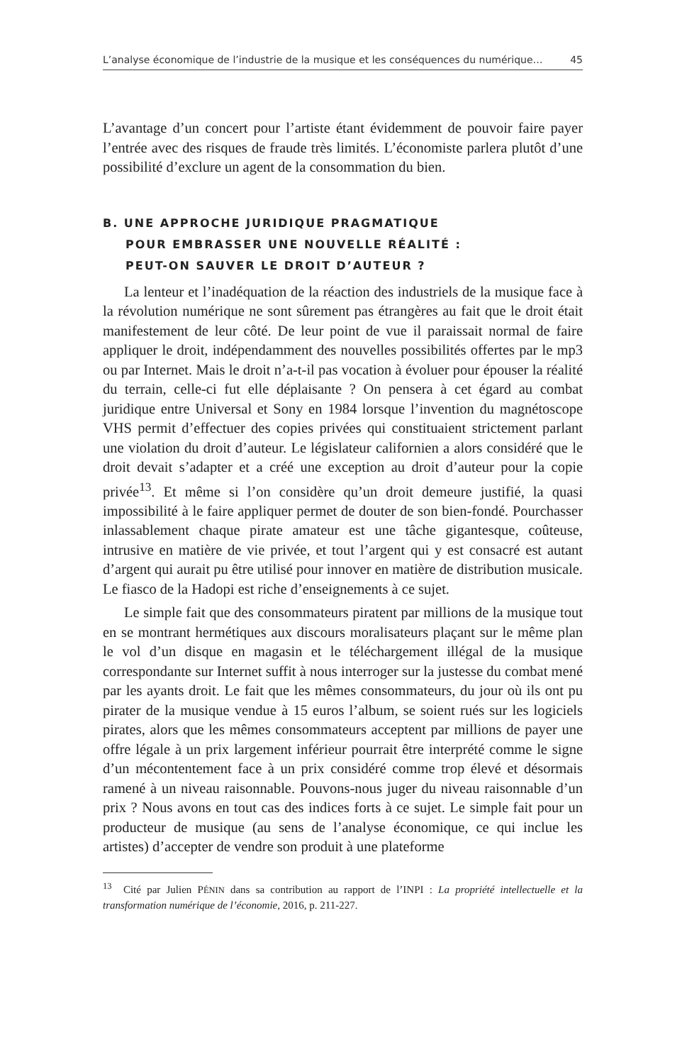L’analyse économique de l’industrie de la musique et les conséquences du numérique… 45
L’avantage d’un concert pour l’artiste étant évidemment de pouvoir faire payer l’entrée avec des risques de fraude très limités. L’économiste parlera plutôt d’une possibilité d’exclure un agent de la consommation du bien.
B. UNE APPROCHE JURIDIQUE PRAGMATIQUE
POUR EMBRASSER UNE NOUVELLE RÉALITÉ :
PEUT-ON SAUVER LE DROIT D’AUTEUR ?
La lenteur et l’inadéquation de la réaction des industriels de la musique face à la révolution numérique ne sont sûrement pas étrangères au fait que le droit était manifestement de leur côté. De leur point de vue il paraissait normal de faire appliquer le droit, indépendamment des nouvelles possibilités offertes par le mp3 ou par Internet. Mais le droit n’a-t-il pas vocation à évoluer pour épouser la réalité du terrain, celle-ci fut elle déplaisante ? On pensera à cet égard au combat juridique entre Universal et Sony en 1984 lorsque l’invention du magnétoscope VHS permit d’effectuer des copies privées qui constituaient strictement parlant une violation du droit d’auteur. Le législateur californien a alors considéré que le droit devait s’adapter et a créé une exception au droit d’auteur pour la copie privée<sup>13</sup>. Et même si l’on considère qu’un droit demeure justifié, la quasi impossibilité à le faire appliquer permet de douter de son bien-fondé. Pourchasser inlassablement chaque pirate amateur est une tâche gigantesque, coûteuse, intrusive en matière de vie privée, et tout l’argent qui y est consacré est autant d’argent qui aurait pu être utilisé pour innover en matière de distribution musicale. Le fiasco de la Hadopi est riche d’enseignements à ce sujet.
Le simple fait que des consommateurs piratent par millions de la musique tout en se montrant hermétiques aux discours moralisateurs plaçant sur le même plan le vol d’un disque en magasin et le téléchargement illégal de la musique correspondante sur Internet suffit à nous interroger sur la justesse du combat mené par les ayants droit. Le fait que les mêmes consommateurs, du jour où ils ont pu pirater de la musique vendue à 15 euros l’album, se soient rués sur les logiciels pirates, alors que les mêmes consommateurs acceptent par millions de payer une offre légale à un prix largement inférieur pourrait être interprété comme le signe d’un mécontentement face à un prix considéré comme trop élevé et désormais ramené à un niveau raisonnable. Pouvons-nous juger du niveau raisonnable d’un prix ? Nous avons en tout cas des indices forts à ce sujet. Le simple fait pour un producteur de musique (au sens de l’analyse économique, ce qui inclue les artistes) d’accepter de vendre son produit à une plateforme
<sup>13</sup> Cité par Julien PÉNIN dans sa contribution au rapport de l’INPI : La propriété intellectuelle et la transformation numérique de l’économie, 2016, p. 211-227.